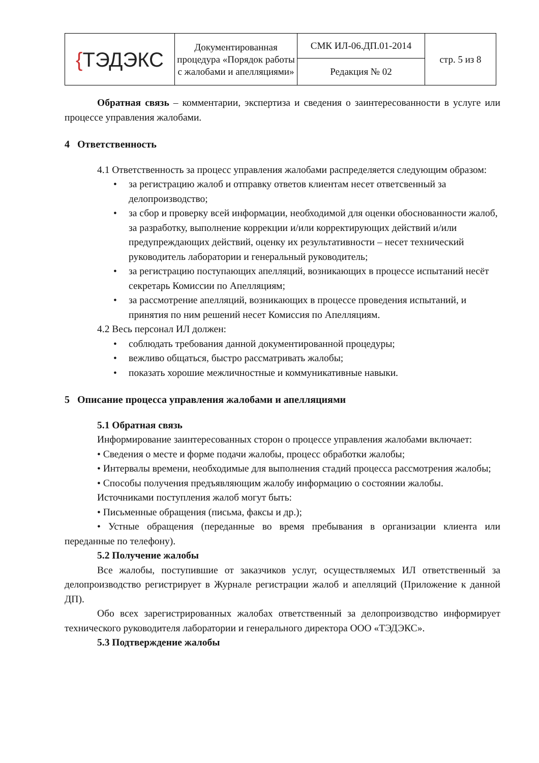| { ТЭДЭКС | Документированная процедура «Порядок работы с жалобами и апелляциями» | СМК ИЛ-06.ДП.01-2014 | стр. 5 из 8 |
| | | Редакция № 02 | |
Обратная связь – комментарии, экспертиза и сведения о заинтересованности в услуге или процессе управления жалобами.
4 Ответственность
4.1 Ответственность за процесс управления жалобами распределяется следующим образом:
• за регистрацию жалоб и отправку ответов клиентам несет ответсвенный за делопроизводство;
• за сбор и проверку всей информации, необходимой для оценки обоснованности жалоб, за разработку, выполнение коррекции и/или корректирующих действий и/или предупреждающих действий, оценку их результативности – несет технический руководитель лаборатории и генеральный руководитель;
• за регистрацию поступающих апелляций, возникающих в процессе испытаний несёт секретарь Комиссии по Апелляциям;
• за рассмотрение апелляций, возникающих в процессе проведения испытаний, и принятия по ним решений несет Комиссия по Апелляциям.
4.2 Весь персонал ИЛ должен:
• соблюдать требования данной документированной процедуры;
• вежливо общаться, быстро рассматривать жалобы;
• показать хорошие межличностные и коммуникативные навыки.
5 Описание процесса управления жалобами и апелляциями
5.1 Обратная связь
Информирование заинтересованных сторон о процессе управления жалобами включает:
• Сведения о месте и форме подачи жалобы, процесс обработки жалобы;
• Интервалы времени, необходимые для выполнения стадий процесса рассмотрения жалобы;
• Способы получения предъявляющим жалобу информацию о состоянии жалобы.
Источниками поступления жалоб могут быть:
• Письменные обращения (письма, факсы и др.);
• Устные обращения (переданные во время пребывания в организации клиента или переданные по телефону).
5.2 Получение жалобы
Все жалобы, поступившие от заказчиков услуг, осуществляемых ИЛ ответственный за делопроизводство регистрирует в Журнале регистрации жалоб и апелляций (Приложение к данной ДП).
Обо всех зарегистрированных жалобах ответственный за делопроизводство информирует технического руководителя лаборатории и генерального директора ООО «ТЭДЭКС».
5.3 Подтверждение жалобы